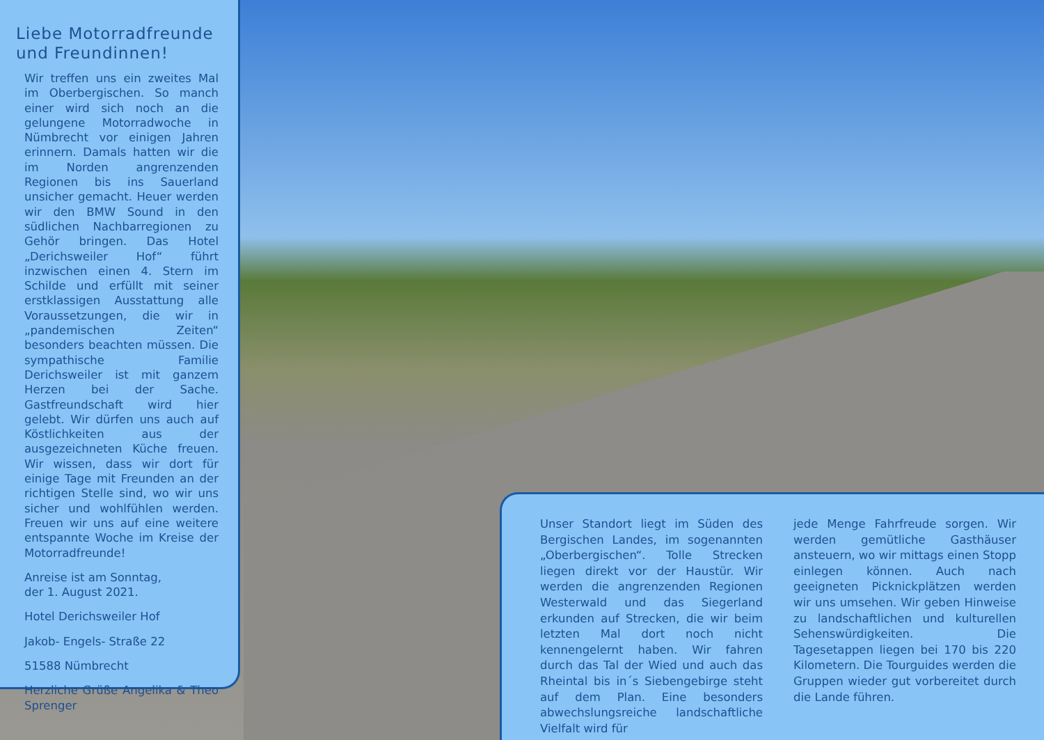Liebe Motorradfreunde und Freundinnen!
Wir treffen uns ein zweites Mal im Oberbergischen. So manch einer wird sich noch an die gelungene Motorradwoche in Nümbrecht vor einigen Jahren erinnern. Damals hatten wir die im Norden angrenzenden Regionen bis ins Sauerland unsicher gemacht. Heuer werden wir den BMW Sound in den südlichen Nachbarregionen zu Gehör bringen. Das Hotel „Derichsweiler Hof“ führt inzwischen einen 4. Stern im Schilde und erfüllt mit seiner erstklassigen Ausstattung alle Voraussetzungen, die wir in „pandemischen Zeiten“ besonders beachten müssen. Die sympathische Familie Derichsweiler ist mit ganzem Herzen bei der Sache. Gastfreundschaft wird hier gelebt. Wir dürfen uns auch auf Köstlichkeiten aus der ausgezeichneten Küche freuen. Wir wissen, dass wir dort für einige Tage mit Freunden an der richtigen Stelle sind, wo wir uns sicher und wohlfühlen werden. Freuen wir uns auf eine weitere entspannte Woche im Kreise der Motorradfreunde!
Anreise ist am Sonntag,
der 1. August 2021.
Hotel Derichsweiler Hof
Jakob- Engels- Straße 22
51588 Nümbrecht
Herzliche Grüße Angelika & Theo Sprenger
Unser Standort liegt im Süden des Bergischen Landes, im sogenannten „Oberbergischen“. Tolle Strecken liegen direkt vor der Haustür. Wir werden die angrenzenden Regionen Westerwald und das Siegerland erkunden auf Strecken, die wir beim letzten Mal dort noch nicht kennengelernt haben. Wir fahren durch das Tal der Wied und auch das Rheintal bis in´s Siebengebirge steht auf dem Plan. Eine besonders abwechslungsreiche landschaftliche Vielfalt wird für
jede Menge Fahrfreude sorgen. Wir werden gemütliche Gasthäuser ansteuern, wo wir mittags einen Stopp einlegen können. Auch nach geeigneten Picknickplätzen werden wir uns umsehen. Wir geben Hinweise zu landschaftlichen und kulturellen Sehenswürdigkeiten. Die Tagesetappen liegen bei 170 bis 220 Kilometern. Die Tourguides werden die Gruppen wieder gut vorbereitet durch die Lande führen.